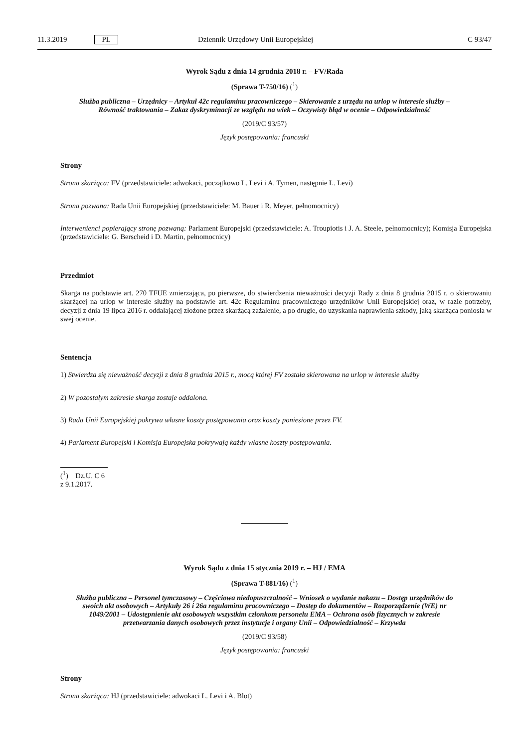11.3.2019 PL Dziennik Urzędowy Unii Europejskiej C 93/47
Wyrok Sądu z dnia 14 grudnia 2018 r. – FV/Rada
(Sprawa T-750/16) (<sup>1</sup>)
Służba publiczna – Urzędnicy – Artykuł 42c regulaminu pracowniczego – Skierowanie z urzędu na urlop w interesie służby – Równość traktowania – Zakaz dyskryminacji ze względu na wiek – Oczywisty błąd w ocenie – Odpowiedzialność
(2019/C 93/57)
Język postępowania: francuski
Strony
Strona skarżąca: FV (przedstawiciele: adwokaci, początkowo L. Levi i A. Tymen, następnie L. Levi)
Strona pozwana: Rada Unii Europejskiej (przedstawiciele: M. Bauer i R. Meyer, pełnomocnicy)
Interwenienci popierający stronę pozwaną: Parlament Europejski (przedstawiciele: A. Troupiotis i J. A. Steele, pełnomocnicy); Komisja Europejska (przedstawiciele: G. Berscheid i D. Martin, pełnomocnicy)
Przedmiot
Skarga na podstawie art. 270 TFUE zmierzająca, po pierwsze, do stwierdzenia nieważności decyzji Rady z dnia 8 grudnia 2015 r. o skierowaniu skarżącej na urlop w interesie służby na podstawie art. 42c Regulaminu pracowniczego urzędników Unii Europejskiej oraz, w razie potrzeby, decyzji z dnia 19 lipca 2016 r. oddalającej złożone przez skarżącą zażalenie, a po drugie, do uzyskania naprawienia szkody, jaką skarżąca poniosła w swej ocenie.
Sentencja
1) Stwierdza się nieważność decyzji z dnia 8 grudnia 2015 r., mocą której FV została skierowana na urlop w interesie służby
2) W pozostałym zakresie skarga zostaje oddalona.
3) Rada Unii Europejskiej pokrywa własne koszty postępowania oraz koszty poniesione przez FV.
4) Parlament Europejski i Komisja Europejska pokrywają każdy własne koszty postępowania.
(<sup>1</sup>) Dz.U. C 6 z 9.1.2017.
Wyrok Sądu z dnia 15 stycznia 2019 r. – HJ / EMA
(Sprawa T-881/16) (<sup>1</sup>)
Służba publiczna – Personel tymczasowy – Częściowa niedopuszczalność – Wniosek o wydanie nakazu – Dostęp urzędników do swoich akt osobowych – Artykuły 26 i 26a regulaminu pracowniczego – Dostęp do dokumentów – Rozporządzenie (WE) nr 1049/2001 – Udostępnienie akt osobowych wszystkim członkom personelu EMA – Ochrona osób fizycznych w zakresie przetwarzania danych osobowych przez instytucje i organy Unii – Odpowiedzialność – Krzywda
(2019/C 93/58)
Język postępowania: francuski
Strony
Strona skarżąca: HJ (przedstawiciele: adwokaci L. Levi i A. Blot)